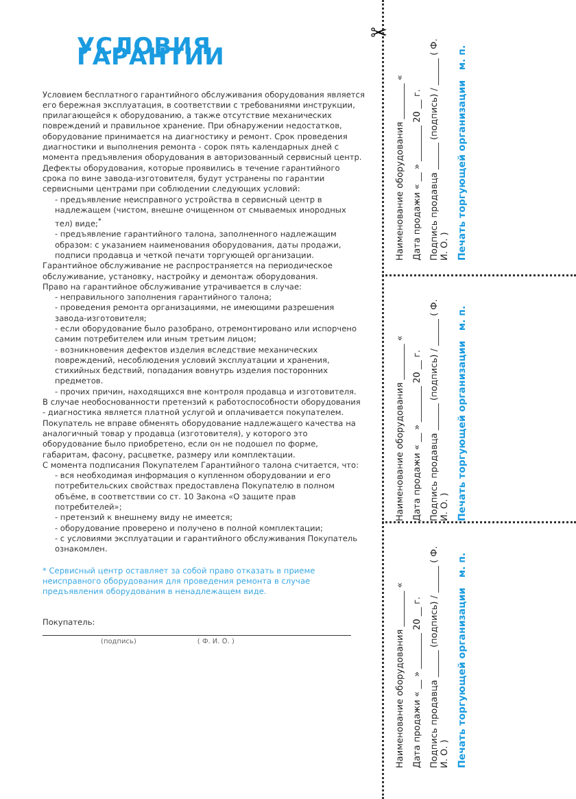УСЛОВИЯ ГАРАНТИИ
Условием бесплатного гарантийного обслуживания оборудования является его бережная эксплуатация, в соответствии с требованиями инструкции, прилагающейся к оборудованию, а также отсутствие механических повреждений и правильное хранение. При обнаружении недостатков, оборудование принимается на диагностику и ремонт. Срок проведения диагностики и выполнения ремонта - сорок пять календарных дней с момента предъявления оборудования в авторизованный сервисный центр.
Дефекты оборудования, которые проявились в течение гарантийного срока по вине завода-изготовителя, будут устранены по гарантии сервисными центрами при соблюдении следующих условий:
- предъявление неисправного устройства в сервисный центр в надлежащем (чистом, внешне очищенном от смываемых инородных тел) виде;<sup>*</sup>
- предъявление гарантийного талона, заполненного надлежащим образом: с указанием наименования оборудования, даты продажи, подписи продавца и четкой печати торгующей организации.
Гарантийное обслуживание не распространяется на периодическое обслуживание, установку, настройку и демонтаж оборудования.
Право на гарантийное обслуживание утрачивается в случае:
- неправильного заполнения гарантийного талона;
- проведения ремонта организациями, не имеющими разрешения завода-изготовителя;
- если оборудование было разобрано, отремонтировано или испорчено самим потребителем или иным третьим лицом;
- возникновения дефектов изделия вследствие механических повреждений, несоблюдения условий эксплуатации и хранения, стихийных бедствий, попадания вовнутрь изделия посторонних предметов.
- прочих причин, находящихся вне контроля продавца и изготовителя.
В случае необоснованности претензий к работоспособности оборудования - диагностика является платной услугой и оплачивается покупателем.
Покупатель не вправе обменять оборудование надлежащего качества на аналогичный товар у продавца (изготовителя), у которого это оборудование было приобретено, если он не подошел по форме, габаритам, фасону, расцветке, размеру или комплектации.
С момента подписания Покупателем Гарантийного талона считается, что:
- вся необходимая информация о купленном оборудовании и его потребительских свойствах предоставлена Покупателю в полном объёме, в соответствии со ст. 10 Закона «О защите прав потребителей»;
- претензий к внешнему виду не имеется;
- оборудование проверено и получено в полной комплектации;
- с условиями эксплуатации и гарантийного обслуживания Покупатель ознакомлен.
* Сервисный центр оставляет за собой право отказать в приеме неисправного оборудования для проведения ремонта в случае предъявления оборудования в ненадлежащем виде.
Покупатель:
(подпись) ( Ф. И. О. )
✂
Наименование оборудования ________ «
Дата продажи « __ » ________ 20 __ г.
Подпись продавца ______ (подпись) / ______ ( Ф. И. О. )
Печать торгующей организации м. п.
Наименование оборудования ________ «
Дата продажи « __ » ________ 20 __ г.
Подпись продавца ______ (подпись) / ______ ( Ф. И. О. )
Печать торгующей организации м. п.
Наименование оборудования ________ «
Дата продажи « __ » ________ 20 __ г.
Подпись продавца ______ (подпись) / ______ ( Ф. И. О. )
Печать торгующей организации м. п.